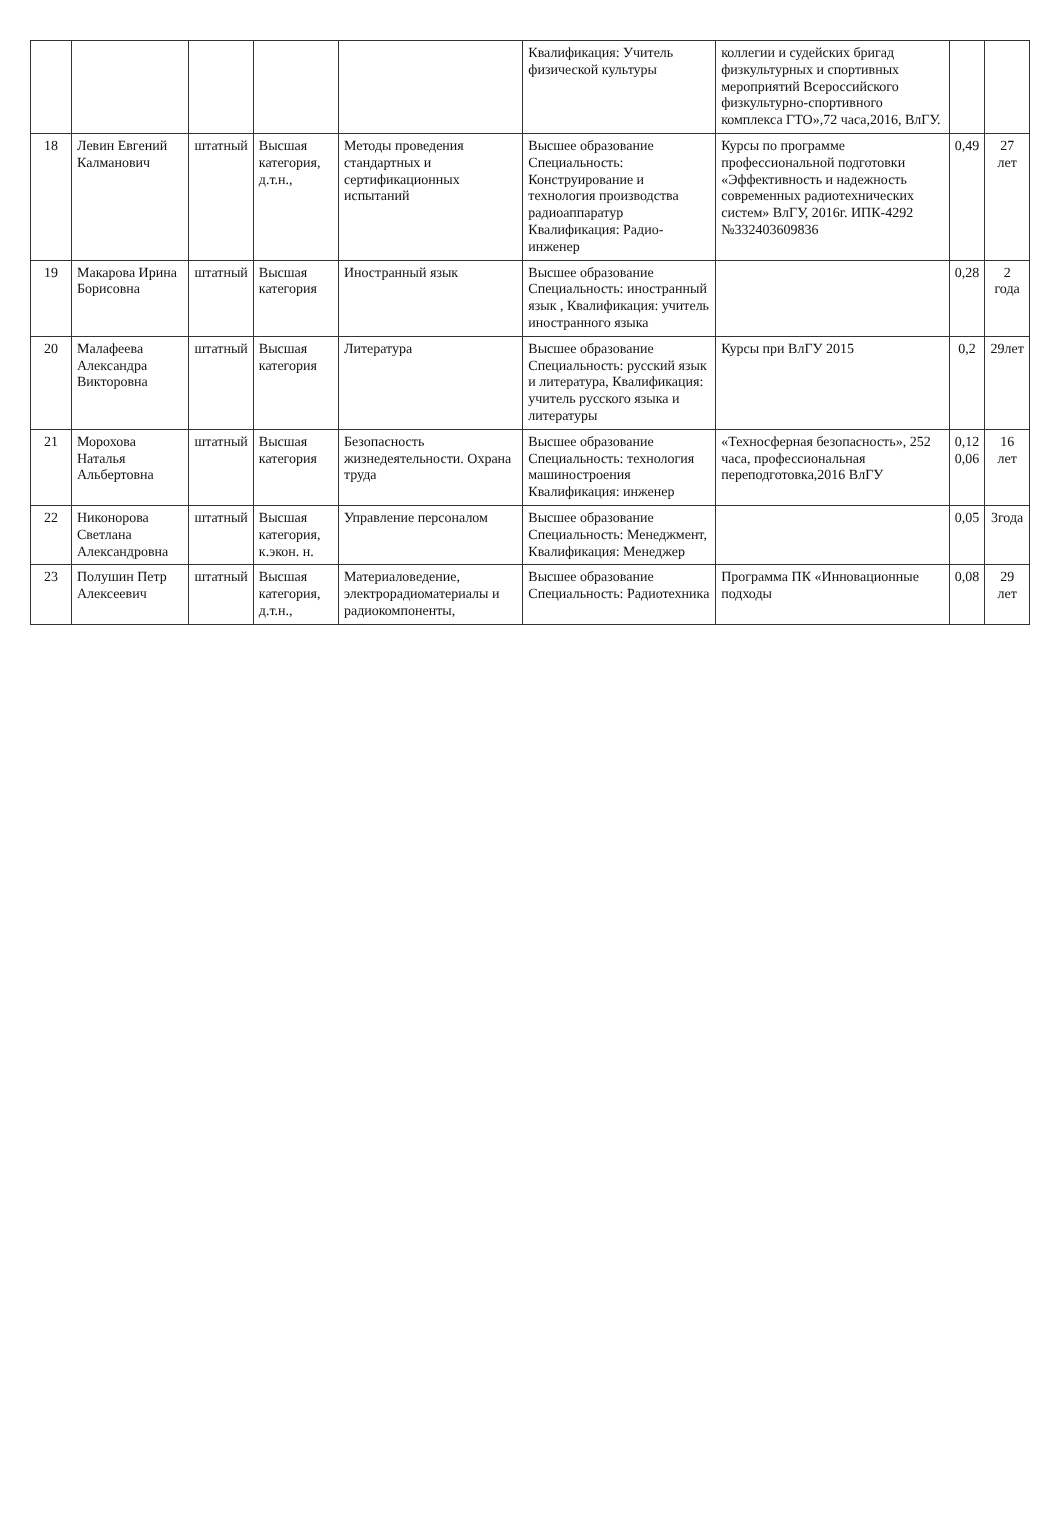| | | | | | Квалификация: Учитель физической культуры | коллегии и судейских бригад физкультурных и спортивных мероприятий Всероссийского физкультурно-спортивного комплекса ГТО»,72 часа,2016, ВлГУ. | | |
| 18 | Левин Евгений Калманович | штатный | Высшая категория, д.т.н., | Методы проведения стандартных и сертификационных испытаний | Высшее образование Специальность: Конструирование и технология производства радиоаппаратур Квалификация: Радио-инженер | Курсы по программе профессиональной подготовки «Эффективность и надежность современных радиотехнических систем» ВлГУ, 2016г. ИПК-4292 №332403609836 | 0,49 | 27 лет |
| 19 | Макарова Ирина Борисовна | штатный | Высшая категория | Иностранный язык | Высшее образование Специальность: иностранный язык , Квалификация: учитель иностранного языка | | 0,28 | 2 года |
| 20 | Малафеева Александра Викторовна | штатный | Высшая категория | Литература | Высшее образование Специальность: русский язык и литература, Квалификация: учитель русского языка и литературы | Курсы при ВлГУ 2015 | 0,2 | 29лет |
| 21 | Морохова Наталья Альбертовна | штатный | Высшая категория | Безопасность жизнедеятельности. Охрана труда | Высшее образование Специальность: технология машиностроения Квалификация: инженер | «Техносферная безопасность», 252 часа, профессиональная переподготовка,2016 ВлГУ | 0,12 0,06 | 16 лет |
| 22 | Никонорова Светлана Александровна | штатный | Высшая категория, к.экон. н. | Управление персоналом | Высшее образование Специальность: Менеджмент, Квалификация: Менеджер | | 0,05 | 3года |
| 23 | Полушин Петр Алексеевич | штатный | Высшая категория, д.т.н., | Материаловедение, электрорадиоматериалы и радиокомпоненты, | Высшее образование Специальность: Радиотехника | Программа ПК «Инновационные подходы | 0,08 | 29 лет |